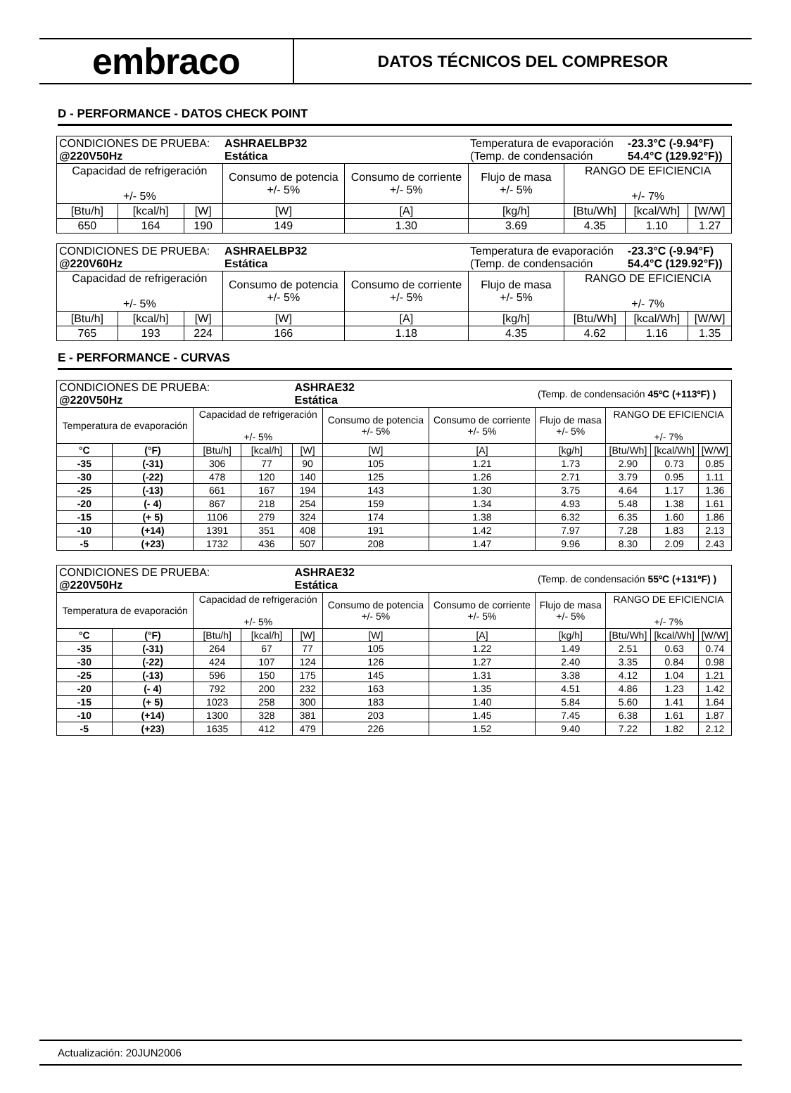embraco
DATOS TÉCNICOS DEL COMPRESOR
D - PERFORMANCE - DATOS CHECK POINT
| CONDICIONES DE PRUEBA: @220V50Hz | | | ASHRAELBP32 Estática | | Temperatura de evaporación (Temp. de condensación | | -23.3°C (-9.94°F) 54.4°C (129.92°F)) | |
| Capacidad de refrigeración +/- 5% | | | Consumo de potencia +/- 5% | Consumo de corriente +/- 5% | Flujo de masa +/- 5% | RANGO DE EFICIENCIA +/- 7% | | |
| [Btu/h] | [kcal/h] | [W] | [W] | [A] | [kg/h] | [Btu/Wh] | [kcal/Wh] | [W/W] |
| 650 | 164 | 190 | 149 | 1.30 | 3.69 | 4.35 | 1.10 | 1.27 |
| CONDICIONES DE PRUEBA: @220V60Hz | | | ASHRAELBP32 Estática | | Temperatura de evaporación (Temp. de condensación | | -23.3°C (-9.94°F) 54.4°C (129.92°F)) | |
| Capacidad de refrigeración +/- 5% | | | Consumo de potencia +/- 5% | Consumo de corriente +/- 5% | Flujo de masa +/- 5% | RANGO DE EFICIENCIA +/- 7% | | |
| [Btu/h] | [kcal/h] | [W] | [W] | [A] | [kg/h] | [Btu/Wh] | [kcal/Wh] | [W/W] |
| 765 | 193 | 224 | 166 | 1.18 | 4.35 | 4.62 | 1.16 | 1.35 |
E - PERFORMANCE - CURVAS
| CONDICIONES DE PRUEBA: @220V50Hz | | | | ASHRAE32 Estática | | | (Temp. de condensación 45ºC (+113ºF) ) | | | |
| Temperatura de evaporación | | Capacidad de refrigeración +/- 5% | | | Consumo de potencia +/- 5% | Consumo de corriente +/- 5% | Flujo de masa +/- 5% | RANGO DE EFICIENCIA +/- 7% | | |
| °C | (°F) | [Btu/h] | [kcal/h] | [W] | [W] | [A] | [kg/h] | [Btu/Wh] | [kcal/Wh] | [W/W] |
| -35 | (-31) | 306 | 77 | 90 | 105 | 1.21 | 1.73 | 2.90 | 0.73 | 0.85 |
| -30 | (-22) | 478 | 120 | 140 | 125 | 1.26 | 2.71 | 3.79 | 0.95 | 1.11 |
| -25 | (-13) | 661 | 167 | 194 | 143 | 1.30 | 3.75 | 4.64 | 1.17 | 1.36 |
| -20 | (- 4) | 867 | 218 | 254 | 159 | 1.34 | 4.93 | 5.48 | 1.38 | 1.61 |
| -15 | (+ 5) | 1106 | 279 | 324 | 174 | 1.38 | 6.32 | 6.35 | 1.60 | 1.86 |
| -10 | (+14) | 1391 | 351 | 408 | 191 | 1.42 | 7.97 | 7.28 | 1.83 | 2.13 |
| -5 | (+23) | 1732 | 436 | 507 | 208 | 1.47 | 9.96 | 8.30 | 2.09 | 2.43 |
| CONDICIONES DE PRUEBA: @220V50Hz | | | | ASHRAE32 Estática | | | (Temp. de condensación 55ºC (+131ºF) ) | | | |
| Temperatura de evaporación | | Capacidad de refrigeración +/- 5% | | | Consumo de potencia +/- 5% | Consumo de corriente +/- 5% | Flujo de masa +/- 5% | RANGO DE EFICIENCIA +/- 7% | | |
| °C | (°F) | [Btu/h] | [kcal/h] | [W] | [W] | [A] | [kg/h] | [Btu/Wh] | [kcal/Wh] | [W/W] |
| -35 | (-31) | 264 | 67 | 77 | 105 | 1.22 | 1.49 | 2.51 | 0.63 | 0.74 |
| -30 | (-22) | 424 | 107 | 124 | 126 | 1.27 | 2.40 | 3.35 | 0.84 | 0.98 |
| -25 | (-13) | 596 | 150 | 175 | 145 | 1.31 | 3.38 | 4.12 | 1.04 | 1.21 |
| -20 | (- 4) | 792 | 200 | 232 | 163 | 1.35 | 4.51 | 4.86 | 1.23 | 1.42 |
| -15 | (+ 5) | 1023 | 258 | 300 | 183 | 1.40 | 5.84 | 5.60 | 1.41 | 1.64 |
| -10 | (+14) | 1300 | 328 | 381 | 203 | 1.45 | 7.45 | 6.38 | 1.61 | 1.87 |
| -5 | (+23) | 1635 | 412 | 479 | 226 | 1.52 | 9.40 | 7.22 | 1.82 | 2.12 |
Actualización: 20JUN2006